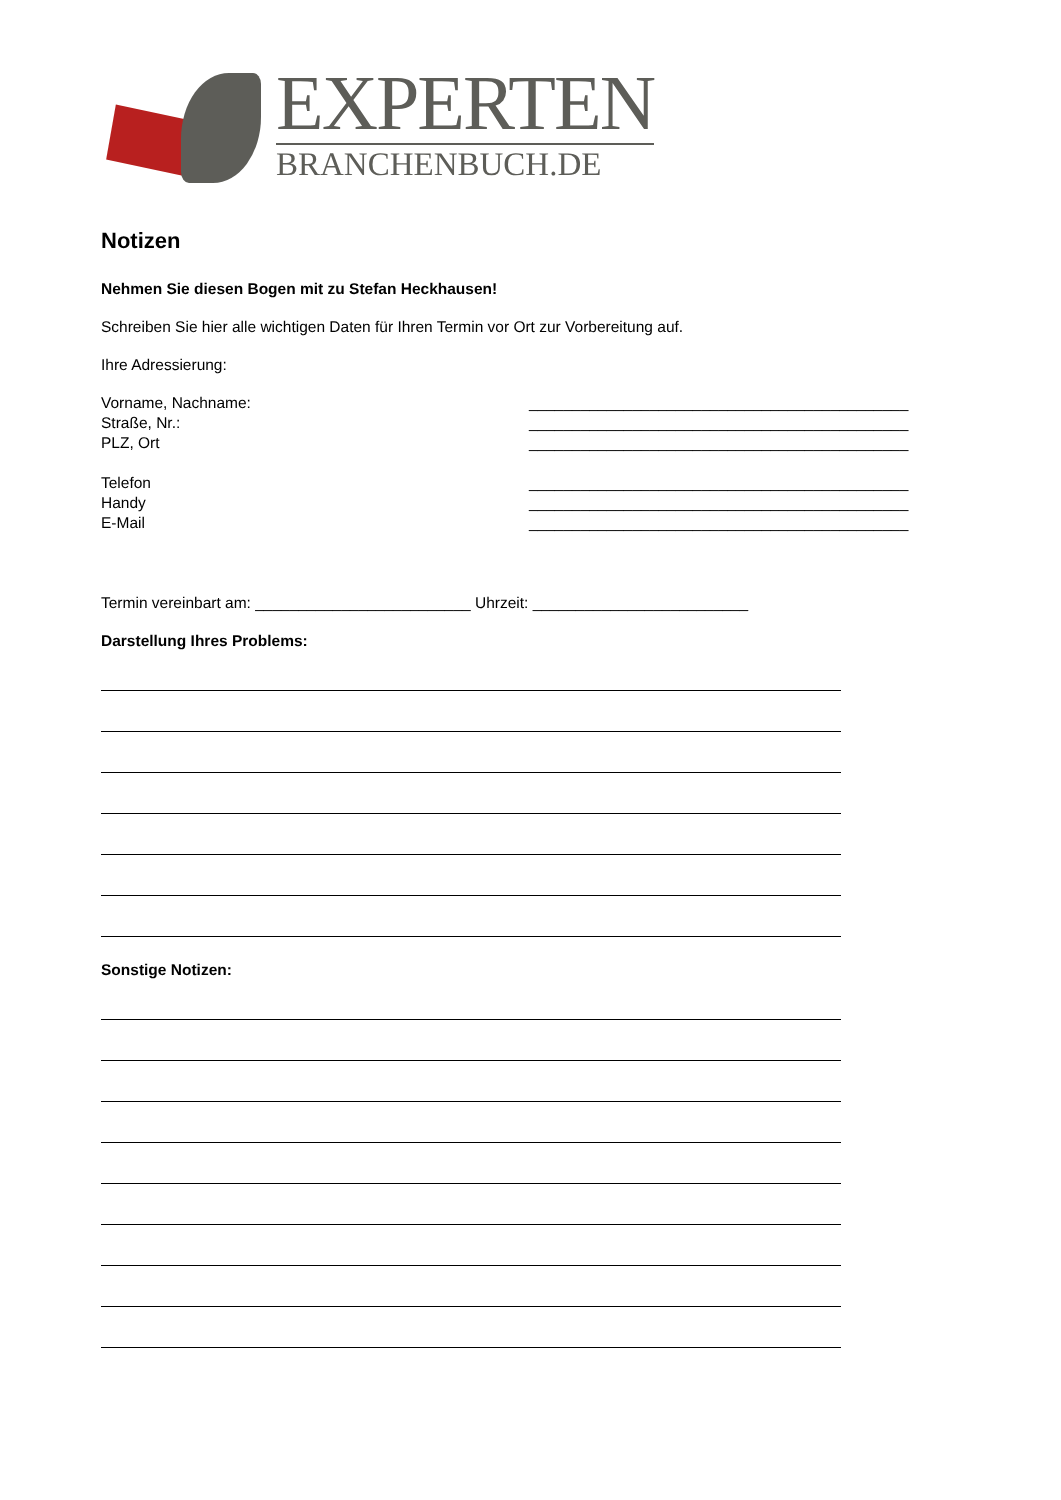EXPERTEN
BRANCHENBUCH.DE
Notizen
Nehmen Sie diesen Bogen mit zu Stefan Heckhausen!
Schreiben Sie hier alle wichtigen Daten für Ihren Termin vor Ort zur Vorbereitung auf.
Ihre Adressierung:
Vorname, Nachname: ____________________________________________
Straße, Nr.: ____________________________________________
PLZ, Ort ____________________________________________
Telefon ____________________________________________
Handy ____________________________________________
E-Mail ____________________________________________
Termin vereinbart am: _________________________ Uhrzeit: _________________________
Darstellung Ihres Problems:
Sonstige Notizen: